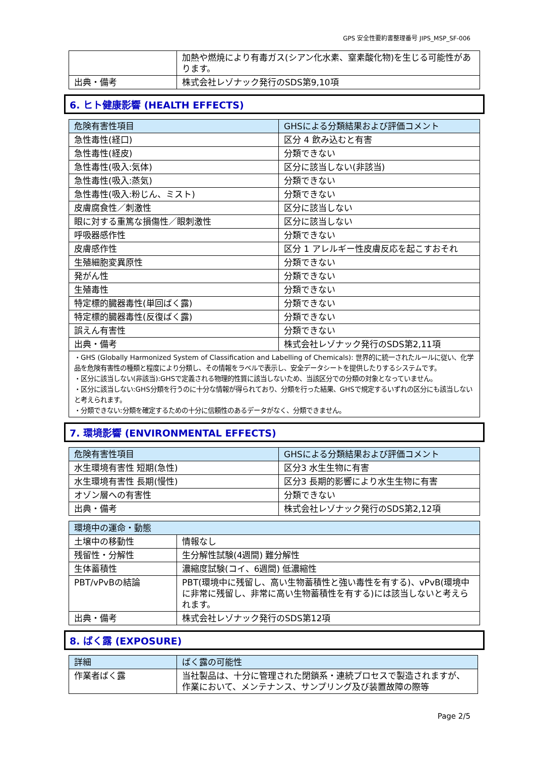GPS 安全性要約書整理番号 JIPS_MSP_SF-006
| | 加熱や燃焼により有毒ガス(シアン化水素、窒素酸化物)を生じる可能性があります。 |
| 出典・備考 | 株式会社レゾナック発行のSDS第9,10項 |
6. ヒト健康影響 (HEALTH EFFECTS)
| 危険有害性項目 | GHSによる分類結果および評価コメント |
| --- | --- |
| 急性毒性(経口) | 区分 4 飲み込むと有害 |
| 急性毒性(経皮) | 分類できない |
| 急性毒性(吸入:気体) | 区分に該当しない(非該当) |
| 急性毒性(吸入:蒸気) | 分類できない |
| 急性毒性(吸入:粉じん、ミスト) | 分類できない |
| 皮膚腐食性／刺激性 | 区分に該当しない |
| 眼に対する重篤な損傷性／眼刺激性 | 区分に該当しない |
| 呼吸器感作性 | 分類できない |
| 皮膚感作性 | 区分 1 アレルギー性皮膚反応を起こすおそれ |
| 生殖細胞変異原性 | 分類できない |
| 発がん性 | 分類できない |
| 生殖毒性 | 分類できない |
| 特定標的臓器毒性(単回ばく露) | 分類できない |
| 特定標的臓器毒性(反復ばく露) | 分類できない |
| 誤えん有害性 | 分類できない |
| 出典・備考 | 株式会社レゾナック発行のSDS第2,11項 |
| ・GHS (Globally Harmonized System of Classification and Labelling of Chemicals): 世界的に統一されたルールに従い、化学品を危険有害性の種類と程度により分類し、その情報をラベルで表示し、安全データシートを提供したりするシステムです。 ・区分に該当しない(非該当):GHSで定義される物理的性質に該当しないため、当該区分での分類の対象となっていません。 ・区分に該当しない:GHS分類を行うのに十分な情報が得られており、分類を行った結果、GHSで規定するいずれの区分にも該当しないと考えられます。 ・分類できない:分類を確定するための十分に信頼性のあるデータがなく、分類できません。 | |
7. 環境影響 (ENVIRONMENTAL EFFECTS)
| 危険有害性項目 | GHSによる分類結果および評価コメント |
| --- | --- |
| 水生環境有害性 短期(急性) | 区分3 水生生物に有害 |
| 水生環境有害性 長期(慢性) | 区分3 長期的影響により水生生物に有害 |
| オゾン層への有害性 | 分類できない |
| 出典・備考 | 株式会社レゾナック発行のSDS第2,12項 |
| 環境中の運命・動態 | |
| --- | --- |
| 土壌中の移動性 | 情報なし |
| 残留性・分解性 | 生分解性試験(4週間) 難分解性 |
| 生体蓄積性 | 濃縮度試験(コイ、6週間) 低濃縮性 |
| PBT/vPvBの結論 | PBT(環境中に残留し、高い生物蓄積性と強い毒性を有する)、vPvB(環境中に非常に残留し、非常に高い生物蓄積性を有する)には該当しないと考えられます。 |
| 出典・備考 | 株式会社レゾナック発行のSDS第12項 |
8. ばく露 (EXPOSURE)
| 詳細 | ばく露の可能性 |
| --- | --- |
| 作業者ばく露 | 当社製品は、十分に管理された閉鎖系・連続プロセスで製造されますが、作業において、メンテナンス、サンプリング及び装置故障の際等 |
Page 2/5